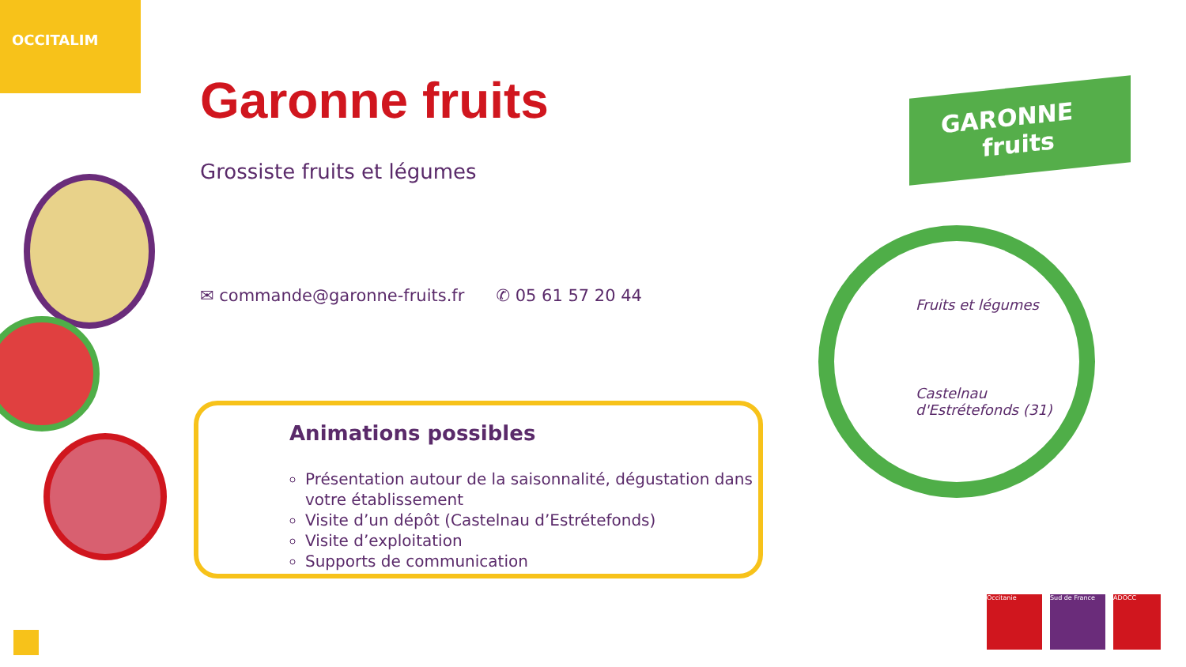OCCITALIM
Garonne fruits
Grossiste fruits et légumes
✉ commande@garonne-fruits.fr ✆ 05 61 57 20 44
Animations possibles
Présentation autour de la saisonnalité, dégustation dans votre établissement
Visite d’un dépôt (Castelnau d’Estrétefonds)
Visite d’exploitation
Supports de communication
GARONNE
fruits
Fruits et légumes
Castelnau
d'Estrétefonds (31)
Occitanie Sud de France ADOCC